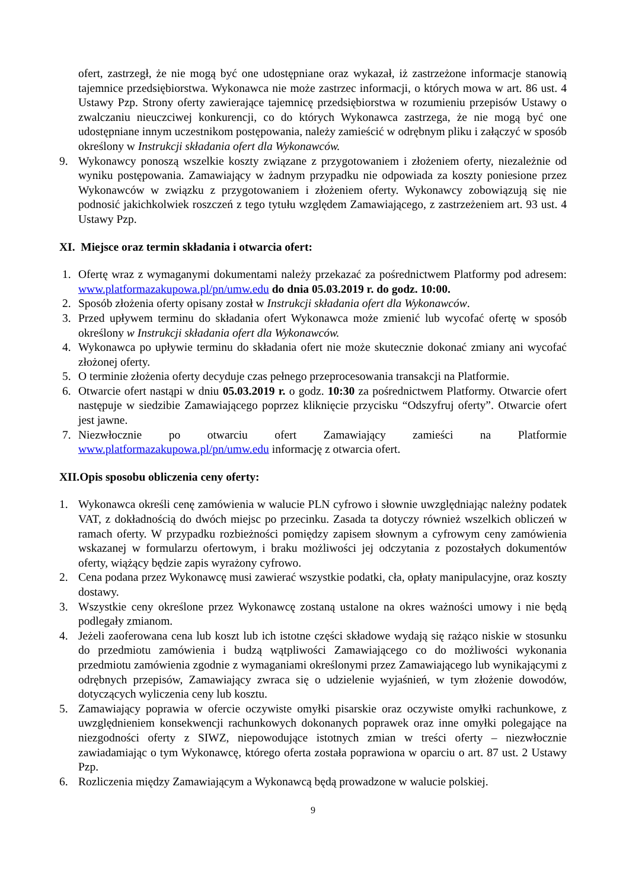ofert, zastrzegł, że nie mogą być one udostępniane oraz wykazał, iż zastrzeżone informacje stanowią tajemnice przedsiębiorstwa. Wykonawca nie może zastrzec informacji, o których mowa w art. 86 ust. 4 Ustawy Pzp. Strony oferty zawierające tajemnicę przedsiębiorstwa w rozumieniu przepisów Ustawy o zwalczaniu nieuczciwej konkurencji, co do których Wykonawca zastrzega, że nie mogą być one udostępniane innym uczestnikom postępowania, należy zamieścić w odrębnym pliku i załączyć w sposób określony w Instrukcji składania ofert dla Wykonawców.
9. Wykonawcy ponoszą wszelkie koszty związane z przygotowaniem i złożeniem oferty, niezależnie od wyniku postępowania. Zamawiający w żadnym przypadku nie odpowiada za koszty poniesione przez Wykonawców w związku z przygotowaniem i złożeniem oferty. Wykonawcy zobowiązują się nie podnosić jakichkolwiek roszczeń z tego tytułu względem Zamawiającego, z zastrzeżeniem art. 93 ust. 4 Ustawy Pzp.
XI. Miejsce oraz termin składania i otwarcia ofert:
1. Ofertę wraz z wymaganymi dokumentami należy przekazać za pośrednictwem Platformy pod adresem: www.platformazakupowa.pl/pn/umw.edu do dnia 05.03.2019 r. do godz. 10:00.
2. Sposób złożenia oferty opisany został w Instrukcji składania ofert dla Wykonawców.
3. Przed upływem terminu do składania ofert Wykonawca może zmienić lub wycofać ofertę w sposób określony w Instrukcji składania ofert dla Wykonawców.
4. Wykonawca po upływie terminu do składania ofert nie może skutecznie dokonać zmiany ani wycofać złożonej oferty.
5. O terminie złożenia oferty decyduje czas pełnego przeprocesowania transakcji na Platformie.
6. Otwarcie ofert nastąpi w dniu 05.03.2019 r. o godz. 10:30 za pośrednictwem Platformy. Otwarcie ofert następuje w siedzibie Zamawiającego poprzez kliknięcie przycisku “Odszyfruj oferty”. Otwarcie ofert jest jawne.
7. Niezwłocznie po otwarciu ofert Zamawiający zamieści na Platformie www.platformazakupowa.pl/pn/umw.edu informację z otwarcia ofert.
XII.Opis sposobu obliczenia ceny oferty:
1. Wykonawca określi cenę zamówienia w walucie PLN cyfrowo i słownie uwzględniając należny podatek VAT, z dokładnością do dwóch miejsc po przecinku. Zasada ta dotyczy również wszelkich obliczeń w ramach oferty. W przypadku rozbieżności pomiędzy zapisem słownym a cyfrowym ceny zamówienia wskazanej w formularzu ofertowym, i braku możliwości jej odczytania z pozostałych dokumentów oferty, wiążący będzie zapis wyrażony cyfrowo.
2. Cena podana przez Wykonawcę musi zawierać wszystkie podatki, cła, opłaty manipulacyjne, oraz koszty dostawy.
3. Wszystkie ceny określone przez Wykonawcę zostaną ustalone na okres ważności umowy i nie będą podlegały zmianom.
4. Jeżeli zaoferowana cena lub koszt lub ich istotne części składowe wydają się rażąco niskie w stosunku do przedmiotu zamówienia i budzą wątpliwości Zamawiającego co do możliwości wykonania przedmiotu zamówienia zgodnie z wymaganiami określonymi przez Zamawiającego lub wynikającymi z odrębnych przepisów, Zamawiający zwraca się o udzielenie wyjaśnień, w tym złożenie dowodów, dotyczących wyliczenia ceny lub kosztu.
5. Zamawiający poprawia w ofercie oczywiste omyłki pisarskie oraz oczywiste omyłki rachunkowe, z uwzględnieniem konsekwencji rachunkowych dokonanych poprawek oraz inne omyłki polegające na niezgodności oferty z SIWZ, niepowodujące istotnych zmian w treści oferty – niezwłocznie zawiadamiając o tym Wykonawcę, którego oferta została poprawiona w oparciu o art. 87 ust. 2 Ustawy Pzp.
6. Rozliczenia między Zamawiającym a Wykonawcą będą prowadzone w walucie polskiej.
9